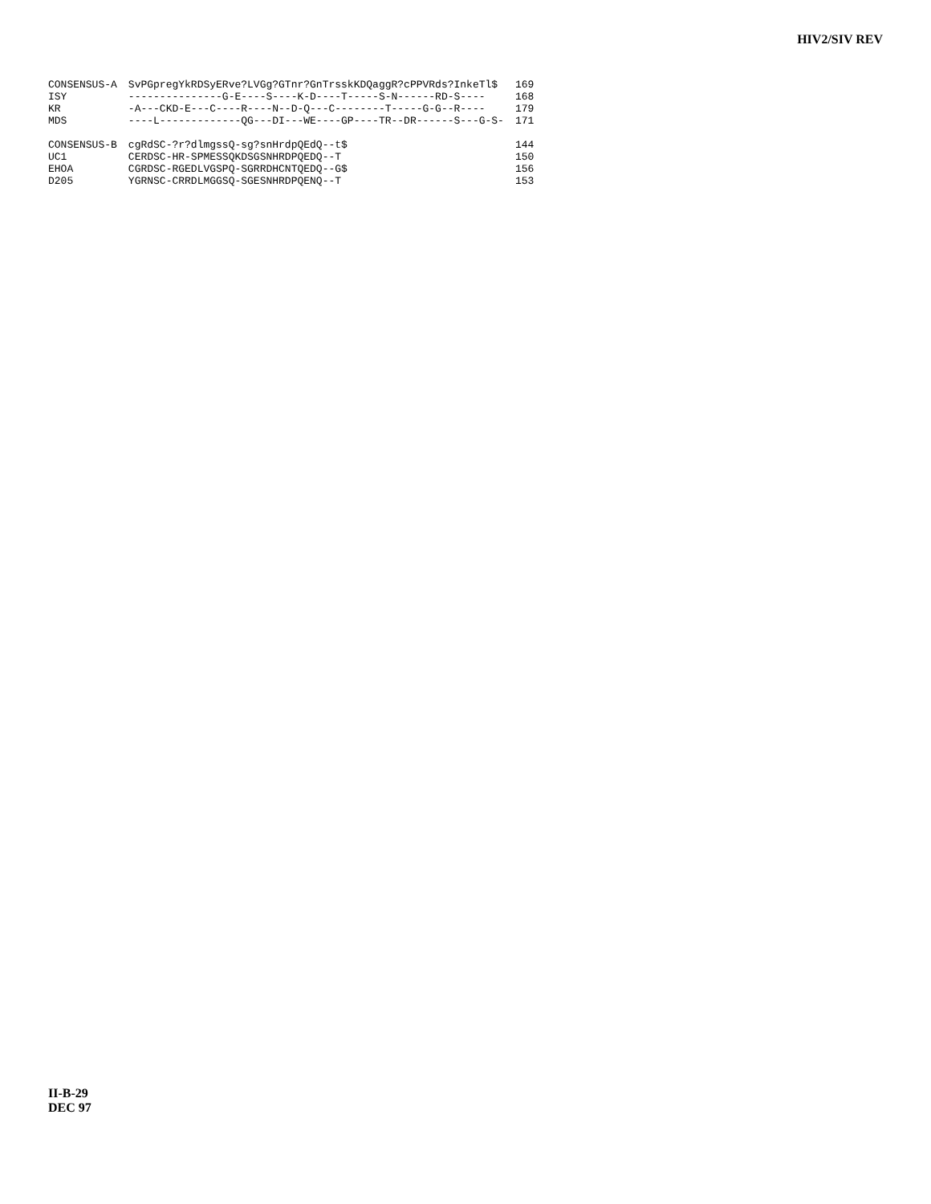HIV2/SIV REV
| CONSENSUS-A | SvPGpregYkRDSyERve?LVGg?GTnr?GnTrsskKDQaggR?cPPVRds?InkeTl$ | 169 |
| ISY | ---------------G-E----S----K-D----T-----S-N------RD-S---- | 168 |
| KR | -A---CKD-E---C----R----N--D-Q---C--------T-----G-G--R---- | 179 |
| MDS | ----L-------------QG---DI---WE----GP----TR--DR------S---G-S- | 171 |
| CONSENSUS-B | cgRdSC-?r?dlmgssQ-sg?snHrdpQEdQ--t$ | 144 |
| UC1 | CERDSC-HR-SPMESSQKDSGSNHRDPQEDQ--T | 150 |
| EHOA | CGRDSC-RGEDLVGSPQ-SGRRDHCNTQEDQ--G$ | 156 |
| D205 | YGRNSC-CRRDLMGGSQ-SGESNHRDPQENQ--T | 153 |
II-B-29
DEC 97